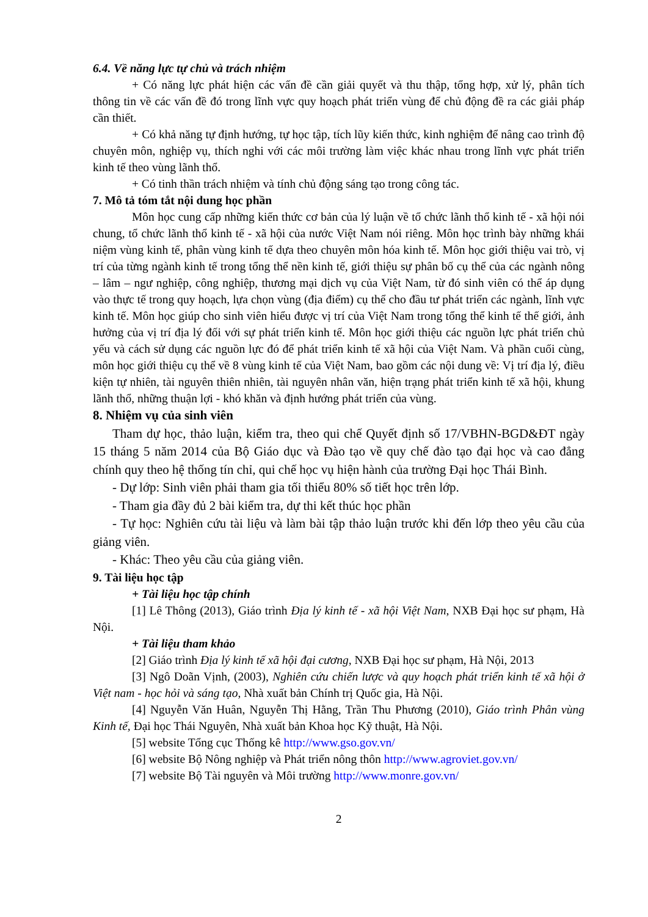6.4. Về năng lực tự chủ và trách nhiệm
+ Có năng lực phát hiện các vấn đề cần giải quyết và thu thập, tổng hợp, xử lý, phân tích thông tin về các vấn đề đó trong lĩnh vực quy hoạch phát triển vùng để chủ động đề ra các giải pháp cần thiết.
+ Có khả năng tự định hướng, tự học tập, tích lũy kiến thức, kinh nghiệm để nâng cao trình độ chuyên môn, nghiệp vụ, thích nghi với các môi trường làm việc khác nhau trong lĩnh vực phát triển kinh tế theo vùng lãnh thổ.
+ Có tinh thần trách nhiệm và tính chủ động sáng tạo trong công tác.
7. Mô tả tóm tắt nội dung học phần
Môn học cung cấp những kiến thức cơ bản của lý luận về tổ chức lãnh thổ kinh tế - xã hội nói chung, tổ chức lãnh thổ kinh tế - xã hội của nước Việt Nam nói riêng. Môn học trình bày những khái niệm vùng kinh tế, phân vùng kinh tế dựa theo chuyên môn hóa kinh tế. Môn học giới thiệu vai trò, vị trí của từng ngành kinh tế trong tổng thể nền kinh tế, giới thiệu sự phân bố cụ thể của các ngành nông – lâm – ngư nghiệp, công nghiệp, thương mại dịch vụ của Việt Nam, từ đó sinh viên có thể áp dụng vào thực tế trong quy hoạch, lựa chọn vùng (địa điểm) cụ thể cho đầu tư phát triển các ngành, lĩnh vực kinh tế. Môn học giúp cho sinh viên hiểu được vị trí của Việt Nam trong tổng thể kinh tế thế giới, ảnh hưởng của vị trí địa lý đối với sự phát triển kinh tế. Môn học giới thiệu các nguồn lực phát triển chủ yếu và cách sử dụng các nguồn lực đó để phát triển kinh tế xã hội của Việt Nam. Và phần cuối cùng, môn học giới thiệu cụ thể về 8 vùng kinh tế của Việt Nam, bao gồm các nội dung về: Vị trí địa lý, điều kiện tự nhiên, tài nguyên thiên nhiên, tài nguyên nhân văn, hiện trạng phát triển kinh tế xã hội, khung lãnh thổ, những thuận lợi - khó khăn và định hướng phát triển của vùng.
8. Nhiệm vụ của sinh viên
Tham dự học, thảo luận, kiểm tra, theo qui chế Quyết định số 17/VBHN-BGD&ĐT ngày 15 tháng 5 năm 2014 của Bộ Giáo dục và Đào tạo về quy chế đào tạo đại học và cao đẳng chính quy theo hệ thống tín chỉ, qui chế học vụ hiện hành của trường Đại học Thái Bình.
- Dự lớp: Sinh viên phải tham gia tối thiểu 80% số tiết học trên lớp.
- Tham gia đầy đủ 2 bài kiểm tra, dự thi kết thúc học phần
- Tự học: Nghiên cứu tài liệu và làm bài tập thảo luận trước khi đến lớp theo yêu cầu của giảng viên.
- Khác: Theo yêu cầu của giảng viên.
9. Tài liệu học tập
+ Tài liệu học tập chính
[1] Lê Thông (2013), Giáo trình Địa lý kinh tế - xã hội Việt Nam, NXB Đại học sư phạm, Hà Nội.
+ Tài liệu tham khảo
[2] Giáo trình Địa lý kinh tế xã hội đại cương, NXB Đại học sư phạm, Hà Nội, 2013
[3] Ngô Doãn Vịnh, (2003), Nghiên cứu chiến lược và quy hoạch phát triển kinh tế xã hội ở Việt nam - học hỏi và sáng tạo, Nhà xuất bản Chính trị Quốc gia, Hà Nội.
[4] Nguyễn Văn Huân, Nguyễn Thị Hằng, Trần Thu Phương (2010), Giáo trình Phân vùng Kinh tế, Đại học Thái Nguyên, Nhà xuất bản Khoa học Kỹ thuật, Hà Nội.
[5] website Tổng cục Thống kê http://www.gso.gov.vn/
[6] website Bộ Nông nghiệp và Phát triển nông thôn http://www.agroviet.gov.vn/
[7] website Bộ Tài nguyên và Môi trường http://www.monre.gov.vn/
2